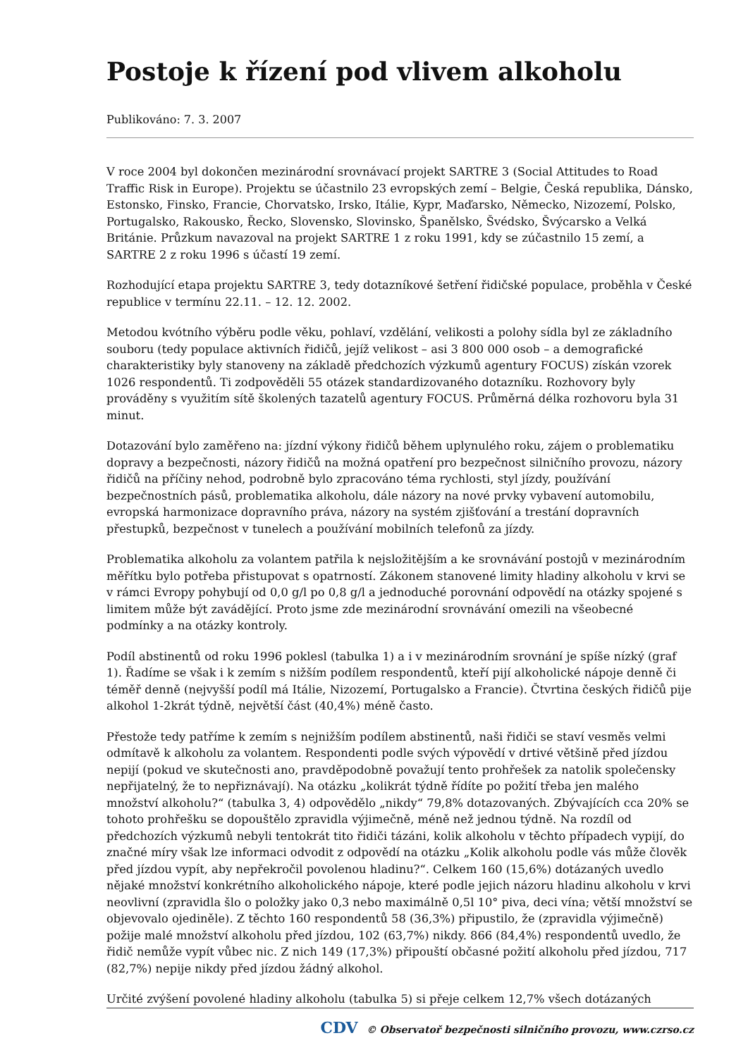Postoje k řízení pod vlivem alkoholu
Publikováno: 7. 3. 2007
V roce 2004 byl dokončen mezinárodní srovnávací projekt SARTRE 3 (Social Attitudes to Road Traffic Risk in Europe). Projektu se účastnilo 23 evropských zemí – Belgie, Česká republika, Dánsko, Estonsko, Finsko, Francie, Chorvatsko, Irsko, Itálie, Kypr, Maďarsko, Německo, Nizozemí, Polsko, Portugalsko, Rakousko, Řecko, Slovensko, Slovinsko, Španělsko, Švédsko, Švýcarsko a Velká Británie. Průzkum navazoval na projekt SARTRE 1 z roku 1991, kdy se zúčastnilo 15 zemí, a SARTRE 2 z roku 1996 s účastí 19 zemí.
Rozhodující etapa projektu SARTRE 3, tedy dotazníkové šetření řidičské populace, proběhla v České republice v termínu 22.11. – 12. 12. 2002.
Metodou kvótního výběru podle věku, pohlaví, vzdělání, velikosti a polohy sídla byl ze základního souboru (tedy populace aktivních řidičů, jejíž velikost – asi 3 800 000 osob – a demografické charakteristiky byly stanoveny na základě předchozích výzkumů agentury FOCUS) získán vzorek 1026 respondentů. Ti zodpověděli 55 otázek standardizovaného dotazníku. Rozhovory byly prováděny s využitím sítě školených tazatelů agentury FOCUS. Průměrná délka rozhovoru byla 31 minut.
Dotazování bylo zaměřeno na: jízdní výkony řidičů během uplynulého roku, zájem o problematiku dopravy a bezpečnosti, názory řidičů na možná opatření pro bezpečnost silničního provozu, názory řidičů na příčiny nehod, podrobně bylo zpracováno téma rychlosti, styl jízdy, používání bezpečnostních pásů, problematika alkoholu, dále názory na nové prvky vybavení automobilu, evropská harmonizace dopravního práva, názory na systém zjišťování a trestání dopravních přestupků, bezpečnost v tunelech a používání mobilních telefonů za jízdy.
Problematika alkoholu za volantem patřila k nejsložitějším a ke srovnávání postojů v mezinárodním měřítku bylo potřeba přistupovat s opatrností. Zákonem stanovené limity hladiny alkoholu v krvi se v rámci Evropy pohybují od 0,0 g/l po 0,8 g/l a jednoduché porovnání odpovědí na otázky spojené s limitem může být zavádějící. Proto jsme zde mezinárodní srovnávání omezili na všeobecné podmínky a na otázky kontroly.
Podíl abstinentů od roku 1996 poklesl (tabulka 1) a i v mezinárodním srovnání je spíše nízký (graf 1). Řadíme se však i k zemím s nižším podílem respondentů, kteří pijí alkoholické nápoje denně či téměř denně (nejvyšší podíl má Itálie, Nizozemí, Portugalsko a Francie). Čtvrtina českých řidičů pije alkohol 1-2krát týdně, největší část (40,4%) méně často.
Přestože tedy patříme k zemím s nejnižším podílem abstinentů, naši řidiči se staví vesměs velmi odmítavě k alkoholu za volantem. Respondenti podle svých výpovědí v drtivé většině před jízdou nepijí (pokud ve skutečnosti ano, pravděpodobně považují tento prohřešek za natolik společensky nepřijatelný, že to nepřiznávají). Na otázku „kolikrát týdně řídíte po požití třeba jen malého množství alkoholu?“ (tabulka 3, 4) odpovědělo „nikdy“ 79,8% dotazovaných. Zbývajících cca 20% se tohoto prohřešku se dopouštělo zpravidla výjimečně, méně než jednou týdně. Na rozdíl od předchozích výzkumů nebyli tentokrát tito řidiči tázáni, kolik alkoholu v těchto případech vypijí, do značné míry však lze informaci odvodit z odpovědí na otázku „Kolik alkoholu podle vás může člověk před jízdou vypít, aby nepřekročil povolenou hladinu?“. Celkem 160 (15,6%) dotázaných uvedlo nějaké množství konkrétního alkoholického nápoje, které podle jejich názoru hladinu alkoholu v krvi neovlivní (zpravidla šlo o položky jako 0,3 nebo maximálně 0,5l 10° piva, deci vína; větší množství se objevovalo ojediněle). Z těchto 160 respondentů 58 (36,3%) připustilo, že (zpravidla výjimečně) požije malé množství alkoholu před jízdou, 102 (63,7%) nikdy. 866 (84,4%) respondentů uvedlo, že řidič nemůže vypít vůbec nic. Z nich 149 (17,3%) připouští občasné požití alkoholu před jízdou, 717 (82,7%) nepije nikdy před jízdou žádný alkohol.
Určité zvýšení povolené hladiny alkoholu (tabulka 5) si přeje celkem 12,7% všech dotázaných
CDV © Observatoř bezpečnosti silničního provozu, www.czrso.cz